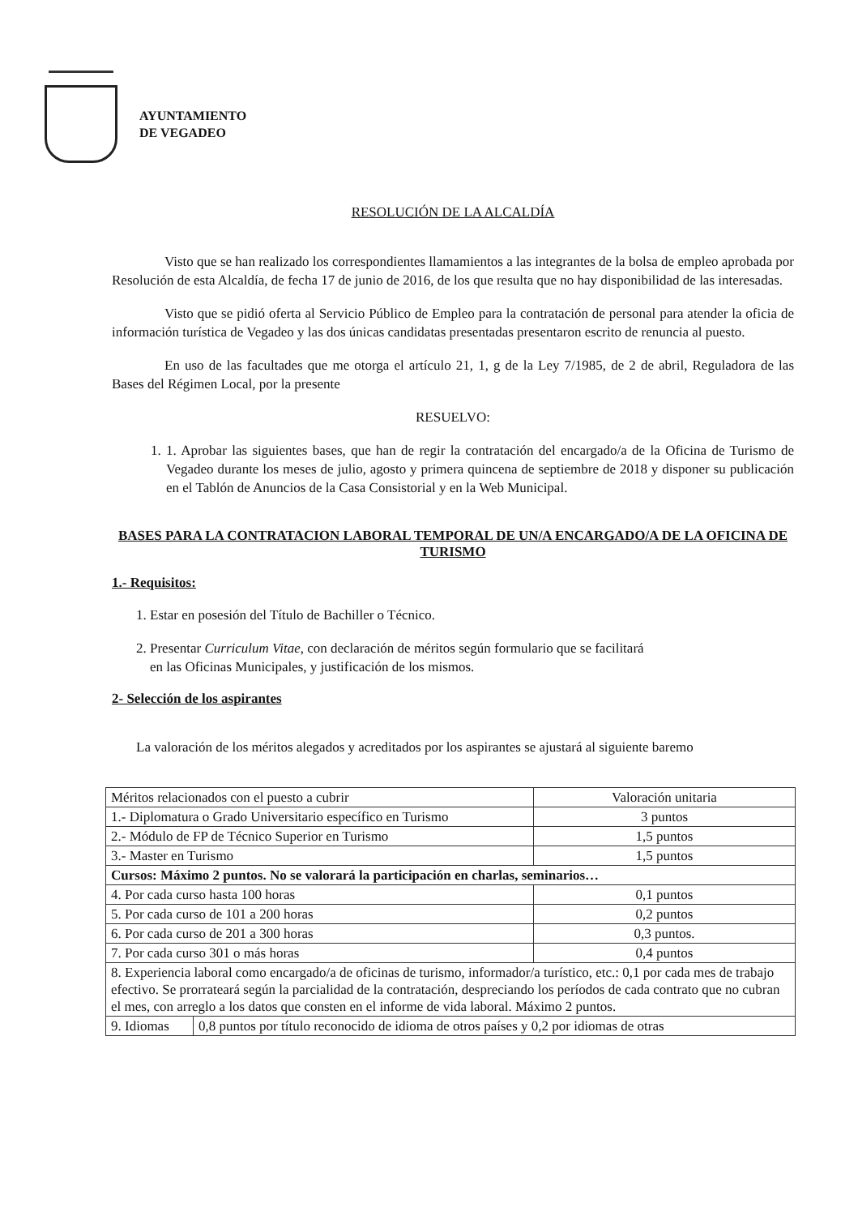AYUNTAMIENTO
DE VEGADEO
RESOLUCIÓN DE LA ALCALDÍA
Visto que se han realizado los correspondientes llamamientos a las integrantes de la bolsa de empleo aprobada por Resolución de esta Alcaldía, de fecha 17 de junio de 2016, de los que resulta que no hay disponibilidad de las interesadas.
Visto que se pidió oferta al Servicio Público de Empleo para la contratación de personal para atender la oficia de información turística de Vegadeo y las dos únicas candidatas presentadas presentaron escrito de renuncia al puesto.
En uso de las facultades que me otorga el artículo 21, 1, g de la Ley 7/1985, de 2 de abril, Reguladora de las Bases del Régimen Local, por la presente
RESUELVO:
1. 1. Aprobar las siguientes bases, que han de regir la contratación del encargado/a de la Oficina de Turismo de Vegadeo durante los meses de julio, agosto y primera quincena de septiembre de 2018 y disponer su publicación en el Tablón de Anuncios de la Casa Consistorial y en la Web Municipal.
BASES PARA LA CONTRATACION LABORAL TEMPORAL DE UN/A ENCARGADO/A DE LA OFICINA DE TURISMO
1.- Requisitos:
1. Estar en posesión del Título de Bachiller o Técnico.
2. Presentar Curriculum Vitae, con declaración de méritos según formulario que se facilitará
en las Oficinas Municipales, y justificación de los mismos.
2- Selección de los aspirantes
La valoración de los méritos alegados y acreditados por los aspirantes se ajustará al siguiente baremo
| Méritos relacionados con el puesto a cubrir | Valoración unitaria |
| 1.- Diplomatura o Grado Universitario específico en Turismo | 3 puntos |
| 2.- Módulo de FP de Técnico Superior en Turismo | 1,5 puntos |
| 3.- Master en Turismo | 1,5 puntos |
| Cursos: Máximo 2 puntos. No se valorará la participación en charlas, seminarios… | |
| 4. Por cada curso hasta 100 horas | 0,1 puntos |
| 5. Por cada curso de 101 a 200 horas | 0,2 puntos |
| 6. Por cada curso de 201 a 300 horas | 0,3 puntos. |
| 7. Por cada curso 301 o más horas | 0,4 puntos |
| 8. Experiencia laboral como encargado/a de oficinas de turismo, informador/a turístico, etc.: 0,1 por cada mes de trabajo efectivo. Se prorrateará según la parcialidad de la contratación, despreciando los períodos de cada contrato que no cubran el mes, con arreglo a los datos que consten en el informe de vida laboral. Máximo 2 puntos. | |
| / 9. Idiomas / 0,8 puntos por título reconocido de idioma de otros países y 0,2 por idiomas de otras / | |